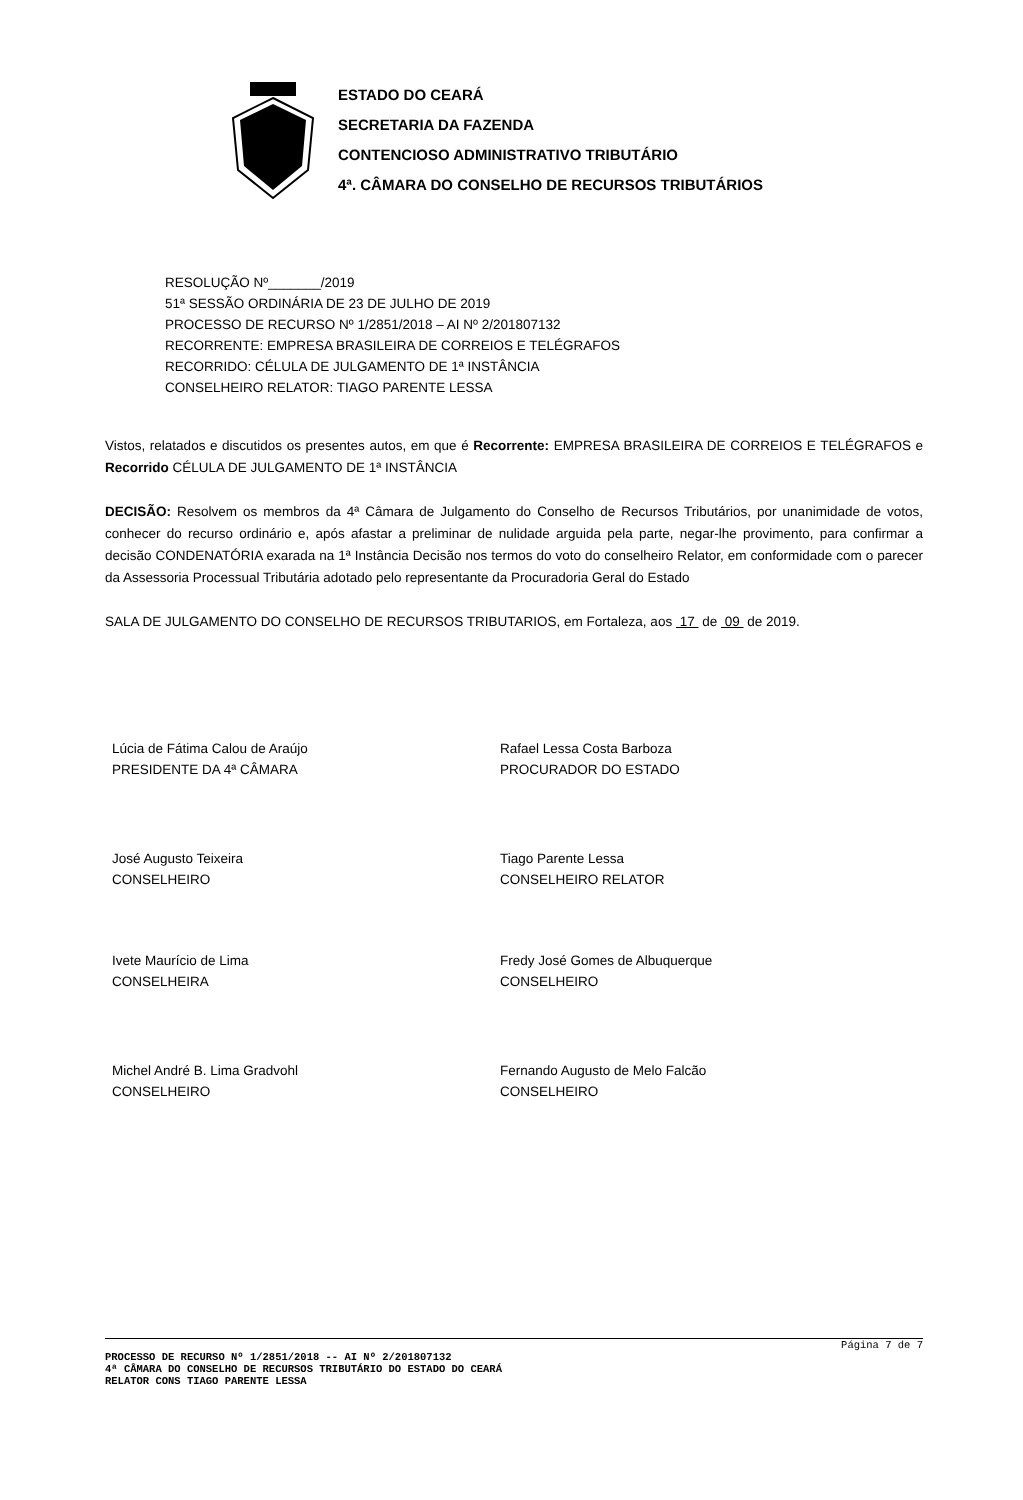ESTADO DO CEARÁ
SECRETARIA DA FAZENDA
CONTENCIOSO ADMINISTRATIVO TRIBUTÁRIO
4ª. CÂMARA DO CONSELHO DE RECURSOS TRIBUTÁRIOS
RESOLUÇÃO Nº_______/2019
51ª SESSÃO ORDINÁRIA DE 23 DE JULHO DE 2019
PROCESSO DE RECURSO Nº 1/2851/2018 – AI Nº 2/201807132
RECORRENTE: EMPRESA BRASILEIRA DE CORREIOS E TELÉGRAFOS
RECORRIDO: CÉLULA DE JULGAMENTO DE 1ª INSTÂNCIA
CONSELHEIRO RELATOR: TIAGO PARENTE LESSA
Vistos, relatados e discutidos os presentes autos, em que é Recorrente: EMPRESA BRASILEIRA DE CORREIOS E TELÉGRAFOS e Recorrido CÉLULA DE JULGAMENTO DE 1ª INSTÂNCIA
DECISÃO: Resolvem os membros da 4ª Câmara de Julgamento do Conselho de Recursos Tributários, por unanimidade de votos, conhecer do recurso ordinário e, após afastar a preliminar de nulidade arguida pela parte, negar-lhe provimento, para confirmar a decisão CONDENATÓRIA exarada na 1ª Instância Decisão nos termos do voto do conselheiro Relator, em conformidade com o parecer da Assessoria Processual Tributária adotado pelo representante da Procuradoria Geral do Estado
SALA DE JULGAMENTO DO CONSELHO DE RECURSOS TRIBUTARIOS, em Fortaleza, aos 17 de 09 de 2019.
Lúcia de Fátima Calou de Araújo
PRESIDENTE DA 4ª CÂMARA
Rafael Lessa Costa Barboza
PROCURADOR DO ESTADO
José Augusto Teixeira
CONSELHEIRO
Tiago Parente Lessa
CONSELHEIRO RELATOR
Ivete Maurício de Lima
CONSELHEIRA
Fredy José Gomes de Albuquerque
CONSELHEIRO
Michel André B. Lima Gradvohl
CONSELHEIRO
Fernando Augusto de Melo Falcão
CONSELHEIRO
Página 7 de 7
PROCESSO DE RECURSO Nº 1/2851/2018 -- AI Nº 2/201807132
4ª CÂMARA DO CONSELHO DE RECURSOS TRIBUTÁRIO DO ESTADO DO CEARÁ
RELATOR CONS TIAGO PARENTE LESSA